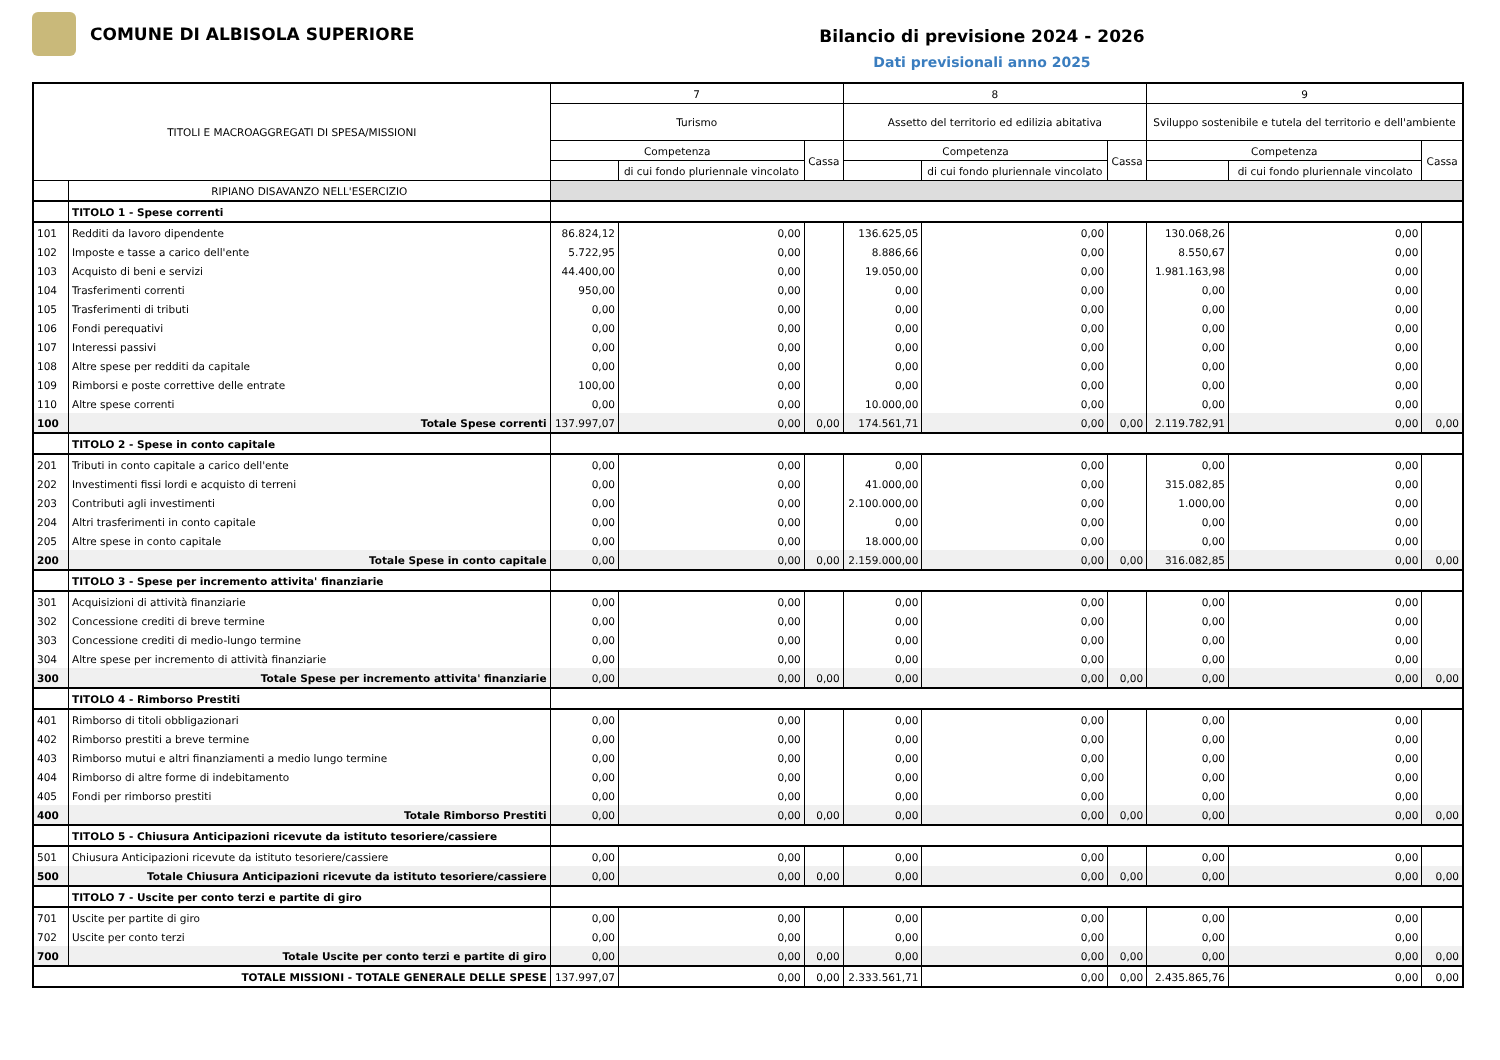COMUNE DI ALBISOLA SUPERIORE
Bilancio di previsione 2024 - 2026
Dati previsionali anno 2025
| TITOLI E MACROAGGREGATI DI SPESA/MISSIONI | | 7 | | | 8 | | | 9 | | |
| --- | --- | --- | --- | --- | --- | --- | --- | --- | --- | --- |
| | | Turismo | | | Assetto del territorio ed edilizia abitativa | | | Sviluppo sostenibile e tutela del territorio e dell'ambiente | | |
| | | Competenza | | Cassa | Competenza | | Cassa | Competenza | | Cassa |
| | | | di cui fondo pluriennale vincolato | | | di cui fondo pluriennale vincolato | | | di cui fondo pluriennale vincolato | |
| | RIPIANO DISAVANZO NELL'ESERCIZIO | | | | | | | | | |
| | TITOLO 1 - Spese correnti | | | | | | | | | |
| 101 | Redditi da lavoro dipendente | 86.824,12 | 0,00 | | 136.625,05 | 0,00 | | 130.068,26 | 0,00 | |
| 102 | Imposte e tasse a carico dell'ente | 5.722,95 | 0,00 | | 8.886,66 | 0,00 | | 8.550,67 | 0,00 | |
| 103 | Acquisto di beni e servizi | 44.400,00 | 0,00 | | 19.050,00 | 0,00 | | 1.981.163,98 | 0,00 | |
| 104 | Trasferimenti correnti | 950,00 | 0,00 | | 0,00 | 0,00 | | 0,00 | 0,00 | |
| 105 | Trasferimenti di tributi | 0,00 | 0,00 | | 0,00 | 0,00 | | 0,00 | 0,00 | |
| 106 | Fondi perequativi | 0,00 | 0,00 | | 0,00 | 0,00 | | 0,00 | 0,00 | |
| 107 | Interessi passivi | 0,00 | 0,00 | | 0,00 | 0,00 | | 0,00 | 0,00 | |
| 108 | Altre spese per redditi da capitale | 0,00 | 0,00 | | 0,00 | 0,00 | | 0,00 | 0,00 | |
| 109 | Rimborsi e poste correttive delle entrate | 100,00 | 0,00 | | 0,00 | 0,00 | | 0,00 | 0,00 | |
| 110 | Altre spese correnti | 0,00 | 0,00 | | 10.000,00 | 0,00 | | 0,00 | 0,00 | |
| 100 | Totale Spese correnti | 137.997,07 | 0,00 | 0,00 | 174.561,71 | 0,00 | 0,00 | 2.119.782,91 | 0,00 | 0,00 |
| | TITOLO 2 - Spese in conto capitale | | | | | | | | | |
| 201 | Tributi in conto capitale a carico dell'ente | 0,00 | 0,00 | | 0,00 | 0,00 | | 0,00 | 0,00 | |
| 202 | Investimenti fissi lordi e acquisto di terreni | 0,00 | 0,00 | | 41.000,00 | 0,00 | | 315.082,85 | 0,00 | |
| 203 | Contributi agli investimenti | 0,00 | 0,00 | | 2.100.000,00 | 0,00 | | 1.000,00 | 0,00 | |
| 204 | Altri trasferimenti in conto capitale | 0,00 | 0,00 | | 0,00 | 0,00 | | 0,00 | 0,00 | |
| 205 | Altre spese in conto capitale | 0,00 | 0,00 | | 18.000,00 | 0,00 | | 0,00 | 0,00 | |
| 200 | Totale Spese in conto capitale | 0,00 | 0,00 | 0,00 | 2.159.000,00 | 0,00 | 0,00 | 316.082,85 | 0,00 | 0,00 |
| | TITOLO 3 - Spese per incremento attivita' finanziarie | | | | | | | | | |
| 301 | Acquisizioni di attività finanziarie | 0,00 | 0,00 | | 0,00 | 0,00 | | 0,00 | 0,00 | |
| 302 | Concessione crediti di breve termine | 0,00 | 0,00 | | 0,00 | 0,00 | | 0,00 | 0,00 | |
| 303 | Concessione crediti di medio-lungo termine | 0,00 | 0,00 | | 0,00 | 0,00 | | 0,00 | 0,00 | |
| 304 | Altre spese per incremento di attività finanziarie | 0,00 | 0,00 | | 0,00 | 0,00 | | 0,00 | 0,00 | |
| 300 | Totale Spese per incremento attivita' finanziarie | 0,00 | 0,00 | 0,00 | 0,00 | 0,00 | 0,00 | 0,00 | 0,00 | 0,00 |
| | TITOLO 4 - Rimborso Prestiti | | | | | | | | | |
| 401 | Rimborso di titoli obbligazionari | 0,00 | 0,00 | | 0,00 | 0,00 | | 0,00 | 0,00 | |
| 402 | Rimborso prestiti a breve termine | 0,00 | 0,00 | | 0,00 | 0,00 | | 0,00 | 0,00 | |
| 403 | Rimborso mutui e altri finanziamenti a medio lungo termine | 0,00 | 0,00 | | 0,00 | 0,00 | | 0,00 | 0,00 | |
| 404 | Rimborso di altre forme di indebitamento | 0,00 | 0,00 | | 0,00 | 0,00 | | 0,00 | 0,00 | |
| 405 | Fondi per rimborso prestiti | 0,00 | 0,00 | | 0,00 | 0,00 | | 0,00 | 0,00 | |
| 400 | Totale Rimborso Prestiti | 0,00 | 0,00 | 0,00 | 0,00 | 0,00 | 0,00 | 0,00 | 0,00 | 0,00 |
| | TITOLO 5 - Chiusura Anticipazioni ricevute da istituto tesoriere/cassiere | | | | | | | | | |
| 501 | Chiusura Anticipazioni ricevute da istituto tesoriere/cassiere | 0,00 | 0,00 | | 0,00 | 0,00 | | 0,00 | 0,00 | |
| 500 | Totale Chiusura Anticipazioni ricevute da istituto tesoriere/cassiere | 0,00 | 0,00 | 0,00 | 0,00 | 0,00 | 0,00 | 0,00 | 0,00 | 0,00 |
| | TITOLO 7 - Uscite per conto terzi e partite di giro | | | | | | | | | |
| 701 | Uscite per partite di giro | 0,00 | 0,00 | | 0,00 | 0,00 | | 0,00 | 0,00 | |
| 702 | Uscite per conto terzi | 0,00 | 0,00 | | 0,00 | 0,00 | | 0,00 | 0,00 | |
| 700 | Totale Uscite per conto terzi e partite di giro | 0,00 | 0,00 | 0,00 | 0,00 | 0,00 | 0,00 | 0,00 | 0,00 | 0,00 |
| TOTALE MISSIONI - TOTALE GENERALE DELLE SPESE | | 137.997,07 | 0,00 | 0,00 | 2.333.561,71 | 0,00 | 0,00 | 2.435.865,76 | 0,00 | 0,00 |